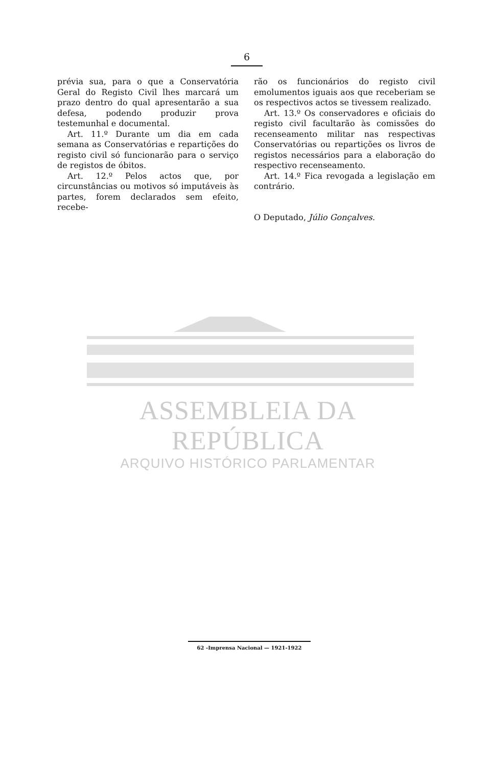6
prévia sua, para o que a Conservatória Geral do Registo Civil lhes marcará um prazo dentro do qual apresentarão a sua defesa, podendo produzir prova testemunhal e documental.
Art. 11.º Durante um dia em cada semana as Conservatórias e repartições do registo civil só funcionarão para o serviço de registos de óbitos.
Art. 12.º Pelos actos que, por circunstâncias ou motivos só imputáveis às partes, forem declarados sem efeito, recebe-
rão os funcionários do registo civil emolumentos iguais aos que receberiam se os respectivos actos se tivessem realizado.
Art. 13.º Os conservadores e oficiais do registo civil facultarão às comissões do recenseamento militar nas respectivas Conservatórias ou repartições os livros de registos necessários para a elaboração do respectivo recenseamento.
Art. 14.º Fica revogada a legislação em contrário.
O Deputado, Júlio Gonçalves.
ASSEMBLEIA DA REPÚBLICA
ARQUIVO HISTÓRICO PARLAMENTAR
62 -Imprensa Nacional — 1921-1922